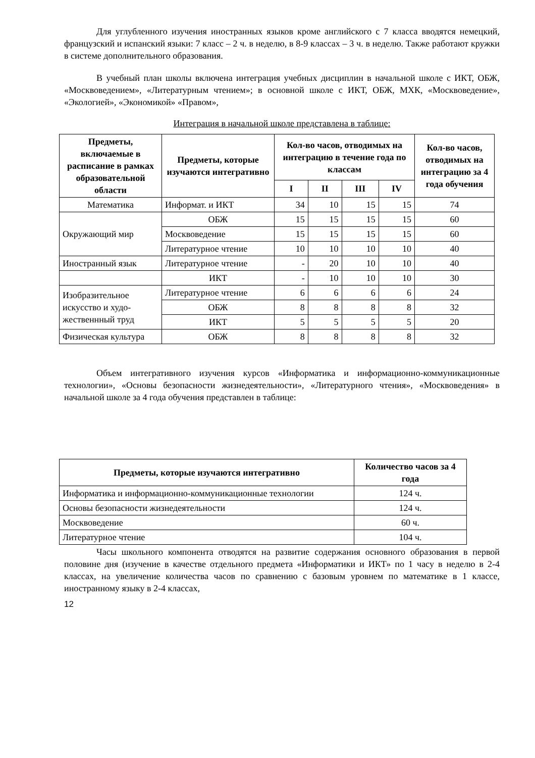Для углубленного изучения иностранных языков кроме английского с 7 класса вводятся немецкий, французский и испанский языки: 7 класс – 2 ч. в неделю, в 8-9 классах – 3 ч. в неделю. Также работают кружки в системе дополнительного образования.
В учебный план школы включена интеграция учебных дисциплин в начальной школе с ИКТ, ОБЖ, «Москвоведением», «Литературным чтением»; в основной школе с ИКТ, ОБЖ, МХК, «Москвоведение», «Экологией», «Экономикой» «Правом»,
Интеграция в начальной школе представлена в таблице:
| Предметы, включаемые в расписание в рамках образовательной области | Предметы, которые изучаются интегративно | Кол-во часов, отводимых на интеграцию в течение года по классам | | | | Кол-во часов, отводимых на интеграцию за 4 года обучения |
| --- | --- | --- | --- | --- | --- | --- |
| | | I | II | III | IV | |
| Математика | Информат. и ИКТ | 34 | 10 | 15 | 15 | 74 |
| Окружающий мир | ОБЖ | 15 | 15 | 15 | 15 | 60 |
| | Москвоведение | 15 | 15 | 15 | 15 | 60 |
| | Литературное чтение | 10 | 10 | 10 | 10 | 40 |
| Иностранный язык | Литературное чтение | - | 20 | 10 | 10 | 40 |
| | ИКТ | - | 10 | 10 | 10 | 30 |
| Изобразительное искусство и худо-жественнный труд | Литературное чтение | 6 | 6 | 6 | 6 | 24 |
| | ОБЖ | 8 | 8 | 8 | 8 | 32 |
| | ИКТ | 5 | 5 | 5 | 5 | 20 |
| Физическая культура | ОБЖ | 8 | 8 | 8 | 8 | 32 |
Объем интегративного изучения курсов «Информатика и информационно-коммуникационные технологии», «Основы безопасности жизнедеятельности», «Литературного чтения», «Москвоведения» в начальной школе за 4 года обучения представлен в таблице:
| Предметы, которые изучаются интегративно | Количество часов за 4 года |
| --- | --- |
| Информатика и информационно-коммуникационные технологии | 124 ч. |
| Основы безопасности жизнедеятельности | 124 ч. |
| Москвоведение | 60 ч. |
| Литературное чтение | 104 ч. |
Часы школьного компонента отводятся на развитие содержания основного образования в первой половине дня (изучение в качестве отдельного предмета «Информатики и ИКТ» по 1 часу в неделю в 2-4 классах, на увеличение количества часов по сравнению с базовым уровнем по математике в 1 классе, иностранному языку в 2-4 классах,
12